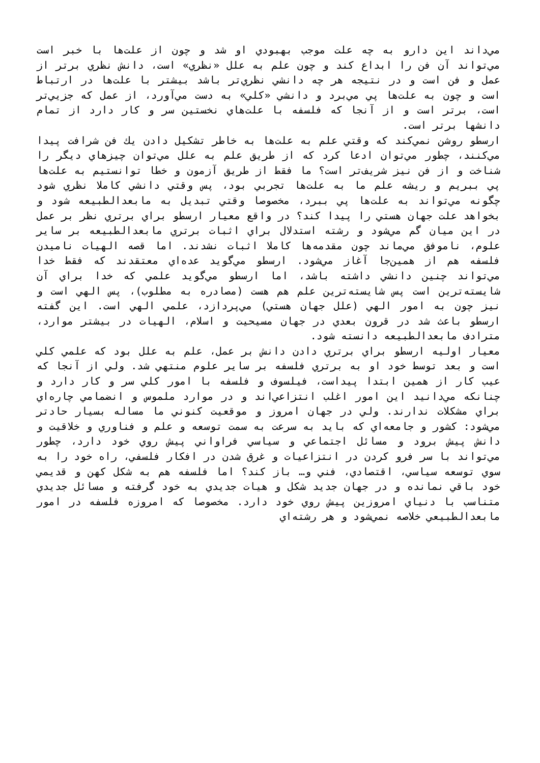مي‌داند اين دارو به چه علت موجب بهبودي او شد و چون از علت‌ها با خبر است مي‌تواند آن فن را ابداع كند و چون علم به علل «نظري» است، دانش نظري برتر از عمل و فن است و در نتيجه هر چه دانشي نظري‌تر باشد بيشتر با علت‌ها در ارتباط است و چون به علت‌ها پي مي‌برد و دانشي «كلي» به دست مي‌آورد، از عمل كه جزيي‌تر است، برتر است و از آنجا كه فلسفه با علت‌هاي نخستين سر و كار دارد از تمام دانشها برتر است.
ارسطو روشن نمي‌كند كه وقتي علم به علت‌ها به خاطر تشكيل دادن يك فن شرافت پيدا مي‌كنند، چطور مي‌توان ادعا كرد كه از طريق علم به علل مي‌توان چيزهاي ديگر را شناخت و از فن نيز شريف‌تر است؟ ما فقط از طريق آزمون و خطا توانستيم به علت‌ها پي ببريم و ريشه علم ما به علت‌ها تجربي بود، پس وقتي دانشي كاملا نظري شود چگونه مي‌تواند به علت‌ها پي ببرد، مخصوصا وقتي تبديل به مابعدالطبيعه شود و بخواهد علت جهان هستي را پيدا كند؟ در واقع معيار ارسطو براي برتري نظر بر عمل در اين ميان گم مي‌شود و رشته استدلال براي اثبات برتري مابعدالطبيعه بر ساير علوم، ناموفق مي‌ماند چون مقدمه‌ها كاملا اثبات نشدند. اما قصه الهيات ناميدن فلسفه هم از همين‌جا آغاز مي‌شود. ارسطو مي‌گويد عده‌اي معتقدند كه فقط خدا مي‌تواند چنين دانشي داشته باشد، اما ارسطو مي‌گويد علمي كه خدا براي آن شايسته‌ترين است پس شايسته‌ترين علم هم هست (مصادره به مطلوب)، پس الهي است و نيز چون به امور الهي (علل جهان هستي) مي‌پردازد، علمي الهي است. اين گفته ارسطو باعث شد در قرون بعدي در جهان مسيحيت و اسلام، الهيات در بيشتر موارد، مترادف مابعدالطبيعه دانسته شود.
معيار اوليه ارسطو براي برتري دادن دانش بر عمل، علم به علل بود كه علمي كلي است و بعد توسط خود او به برتري فلسفه بر ساير علوم منتهي شد. ولي از آنجا كه عيب كار از همين ابتدا پيداست، فيلسوف و فلسفه با امور كلي سر و كار دارد و چنانكه مي‌دانيد اين امور اغلب انتزاعي‌اند و در موارد ملموس و انضمامي چاره‌اي براي مشكلات ندارند. ولي در جهان امروز و موقعيت كنوني ما مساله بسيار حادتر مي‌شود: كشور و جامعه‌اي كه بايد به سرعت به سمت توسعه و علم و فناوري و خلاقيت و دانش پيش برود و مسائل اجتماعي و سياسي فراواني پيش روي خود دارد، چطور مي‌تواند با سر فرو كردن در انتزاعيات و غرق شدن در افكار فلسفي، راه خود را به سوي توسعه سياسي، اقتصادي، فني و… باز كند؟ اما فلسفه هم به شكل كهن و قديمي خود باقي نمانده و در جهان جديد شكل و هيات جديدي به خود گرفته و مسائل جديدي متناسب با دنياي امروزين پيش روي خود دارد. مخصوصا كه امروزه فلسفه در امور مابعدالطبيعي خلاصه نمي‌شود و هر رشته‌اي